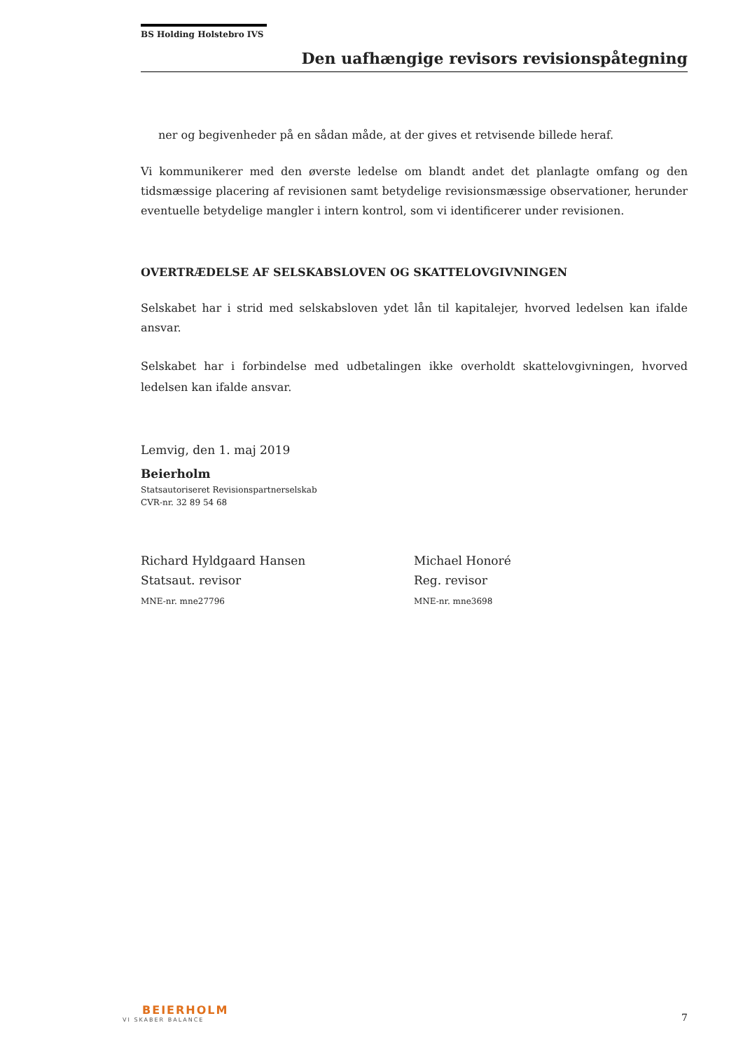BS Holding Holstebro IVS
Den uafhængige revisors revisionspåtegning
ner og begivenheder på en sådan måde, at der gives et retvisende billede heraf.
Vi kommunikerer med den øverste ledelse om blandt andet det planlagte omfang og den tidsmæssige placering af revisionen samt betydelige revisionsmæssige observationer, herunder eventuelle betydelige mangler i intern kontrol, som vi identificerer under revisionen.
OVERTRÆDELSE AF SELSKABSLOVEN OG SKATTELOVGIVNINGEN
Selskabet har i strid med selskabsloven ydet lån til kapitalejer, hvorved ledelsen kan ifalde ansvar.
Selskabet har i forbindelse med udbetalingen ikke overholdt skattelovgivningen, hvorved ledelsen kan ifalde ansvar.
Lemvig, den 1. maj 2019
Beierholm
Statsautoriseret Revisionspartnerselskab
CVR-nr. 32 89 54 68
Richard Hyldgaard Hansen
Statsaut. revisor
MNE-nr. mne27796
Michael Honoré
Reg. revisor
MNE-nr. mne3698
BEIERHOLM
VI SKABER BALANCE
7